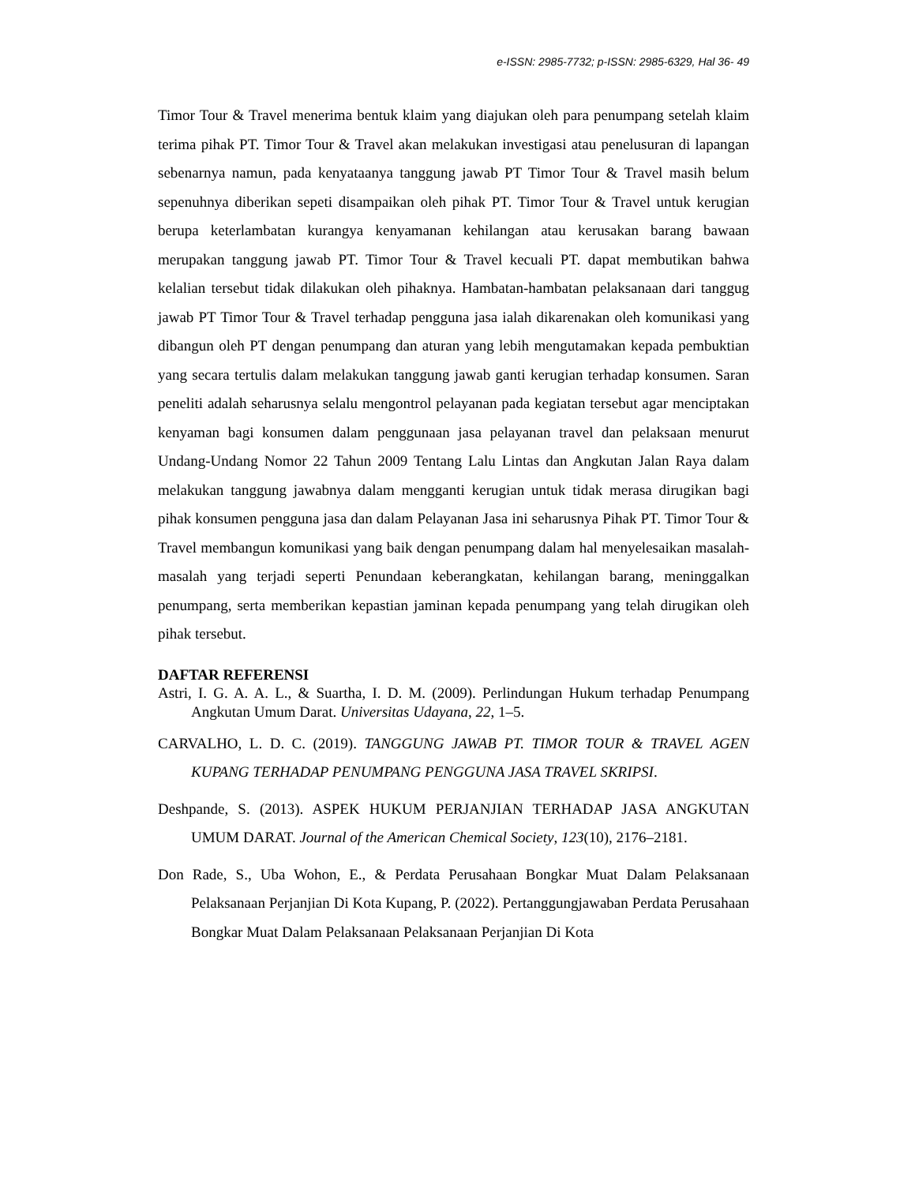e-ISSN: 2985-7732; p-ISSN: 2985-6329, Hal 36- 49
Timor Tour & Travel menerima bentuk klaim yang diajukan oleh para penumpang setelah klaim terima pihak PT. Timor Tour & Travel akan melakukan investigasi atau penelusuran di lapangan sebenarnya namun, pada kenyataanya tanggung jawab PT Timor Tour & Travel masih belum sepenuhnya diberikan sepeti disampaikan oleh pihak PT. Timor Tour & Travel untuk kerugian berupa keterlambatan kurangya kenyamanan kehilangan atau kerusakan barang bawaan merupakan tanggung jawab PT. Timor Tour & Travel kecuali PT. dapat membutikan bahwa kelalian tersebut tidak dilakukan oleh pihaknya. Hambatan-hambatan pelaksanaan dari tanggug jawab PT Timor Tour & Travel terhadap pengguna jasa ialah dikarenakan oleh komunikasi yang dibangun oleh PT dengan penumpang dan aturan yang lebih mengutamakan kepada pembuktian yang secara tertulis dalam melakukan tanggung jawab ganti kerugian terhadap konsumen. Saran peneliti adalah seharusnya selalu mengontrol pelayanan pada kegiatan tersebut agar menciptakan kenyaman bagi konsumen dalam penggunaan jasa pelayanan travel dan pelaksaan menurut Undang-Undang Nomor 22 Tahun 2009 Tentang Lalu Lintas dan Angkutan Jalan Raya dalam melakukan tanggung jawabnya dalam mengganti kerugian untuk tidak merasa dirugikan bagi pihak konsumen pengguna jasa dan dalam Pelayanan Jasa ini seharusnya Pihak PT. Timor Tour & Travel membangun komunikasi yang baik dengan penumpang dalam hal menyelesaikan masalah-masalah yang terjadi seperti Penundaan keberangkatan, kehilangan barang, meninggalkan penumpang, serta memberikan kepastian jaminan kepada penumpang yang telah dirugikan oleh pihak tersebut.
DAFTAR REFERENSI
Astri, I. G. A. A. L., & Suartha, I. D. M. (2009). Perlindungan Hukum terhadap Penumpang Angkutan Umum Darat. Universitas Udayana, 22, 1–5.
CARVALHO, L. D. C. (2019). TANGGUNG JAWAB PT. TIMOR TOUR & TRAVEL AGEN KUPANG TERHADAP PENUMPANG PENGGUNA JASA TRAVEL SKRIPSI.
Deshpande, S. (2013). ASPEK HUKUM PERJANJIAN TERHADAP JASA ANGKUTAN UMUM DARAT. Journal of the American Chemical Society, 123(10), 2176–2181.
Don Rade, S., Uba Wohon, E., & Perdata Perusahaan Bongkar Muat Dalam Pelaksanaan Pelaksanaan Perjanjian Di Kota Kupang, P. (2022). Pertanggungjawaban Perdata Perusahaan Bongkar Muat Dalam Pelaksanaan Pelaksanaan Perjanjian Di Kota